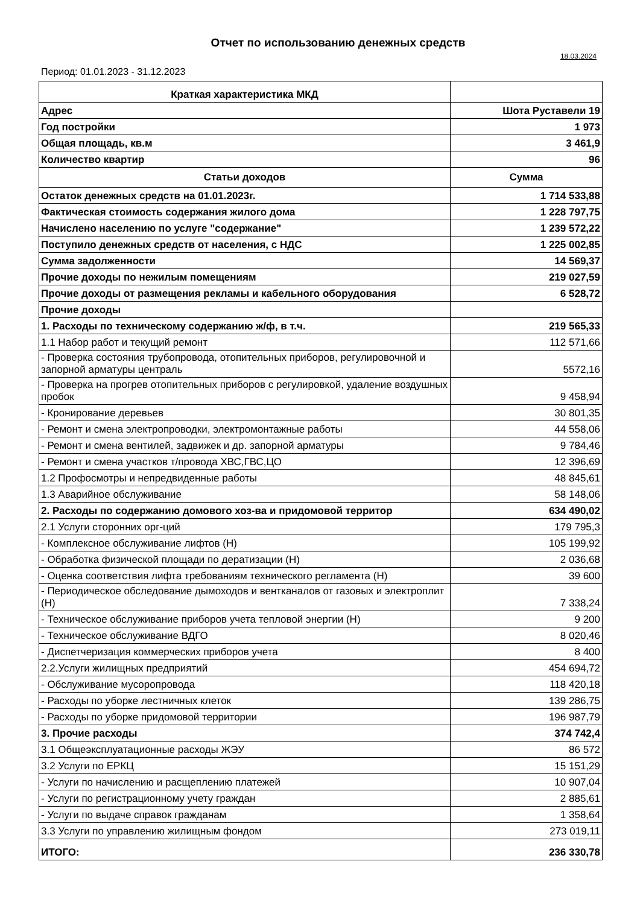Отчет по использованию денежных средств
18.03.2024
Период: 01.01.2023 - 31.12.2023
| Краткая характеристика МКД | |
| Адрес | Шота Руставели 19 |
| Год постройки | 1 973 |
| Общая площадь, кв.м | 3 461,9 |
| Количество квартир | 96 |
| Статьи доходов | Сумма |
| Остаток денежных средств на 01.01.2023г. | 1 714 533,88 |
| Фактическая стоимость содержания жилого дома | 1 228 797,75 |
| Начислено населению по услуге "содержание" | 1 239 572,22 |
| Поступило денежных средств от населения, с НДС | 1 225 002,85 |
| Сумма задолженности | 14 569,37 |
| Прочие доходы по нежилым помещениям | 219 027,59 |
| Прочие доходы от размещения рекламы и кабельного оборудования | 6 528,72 |
| Прочие доходы | |
| 1. Расходы по техническому содержанию ж/ф, в т.ч. | 219 565,33 |
| 1.1 Набор работ и текущий ремонт | 112 571,66 |
| - Проверка состояния трубопровода, отопительных приборов, регулировочной и запорной арматуры централь | 5572,16 |
| - Проверка на прогрев отопительных приборов с регулировкой, удаление воздушных пробок | 9 458,94 |
| - Кронирование деревьев | 30 801,35 |
| - Ремонт и смена электропроводки, электромонтажные работы | 44 558,06 |
| - Ремонт и смена вентилей, задвижек и др. запорной арматуры | 9 784,46 |
| - Ремонт и смена участков т/провода ХВС,ГВС,ЦО | 12 396,69 |
| 1.2 Профосмотры и непредвиденные работы | 48 845,61 |
| 1.3 Аварийное обслуживание | 58 148,06 |
| 2. Расходы по содержанию домового хоз-ва и придомовой территор | 634 490,02 |
| 2.1 Услуги сторонних орг-ций | 179 795,3 |
| - Комплексное обслуживание лифтов (Н) | 105 199,92 |
| - Обработка физической площади по дератизации (Н) | 2 036,68 |
| - Оценка соответствия лифта требованиям технического регламента (Н) | 39 600 |
| - Периодическое обследование дымоходов и вентканалов от газовых и электроплит (Н) | 7 338,24 |
| - Техническое обслуживание приборов учета тепловой энергии (Н) | 9 200 |
| - Техническое обслуживание ВДГО | 8 020,46 |
| - Диспетчеризация коммерческих приборов учета | 8 400 |
| 2.2.Услуги жилищных предприятий | 454 694,72 |
| - Обслуживание мусоропровода | 118 420,18 |
| - Расходы по уборке лестничных клеток | 139 286,75 |
| - Расходы по уборке придомовой территории | 196 987,79 |
| 3. Прочие расходы | 374 742,4 |
| 3.1 Общеэксплуатационные расходы ЖЭУ | 86 572 |
| 3.2 Услуги по ЕРКЦ | 15 151,29 |
| - Услуги по начислению и расщеплению платежей | 10 907,04 |
| - Услуги по регистрационному учету граждан | 2 885,61 |
| - Услуги по выдаче справок гражданам | 1 358,64 |
| 3.3 Услуги по управлению жилищным фондом | 273 019,11 |
| ИТОГО: | 236 330,78 |